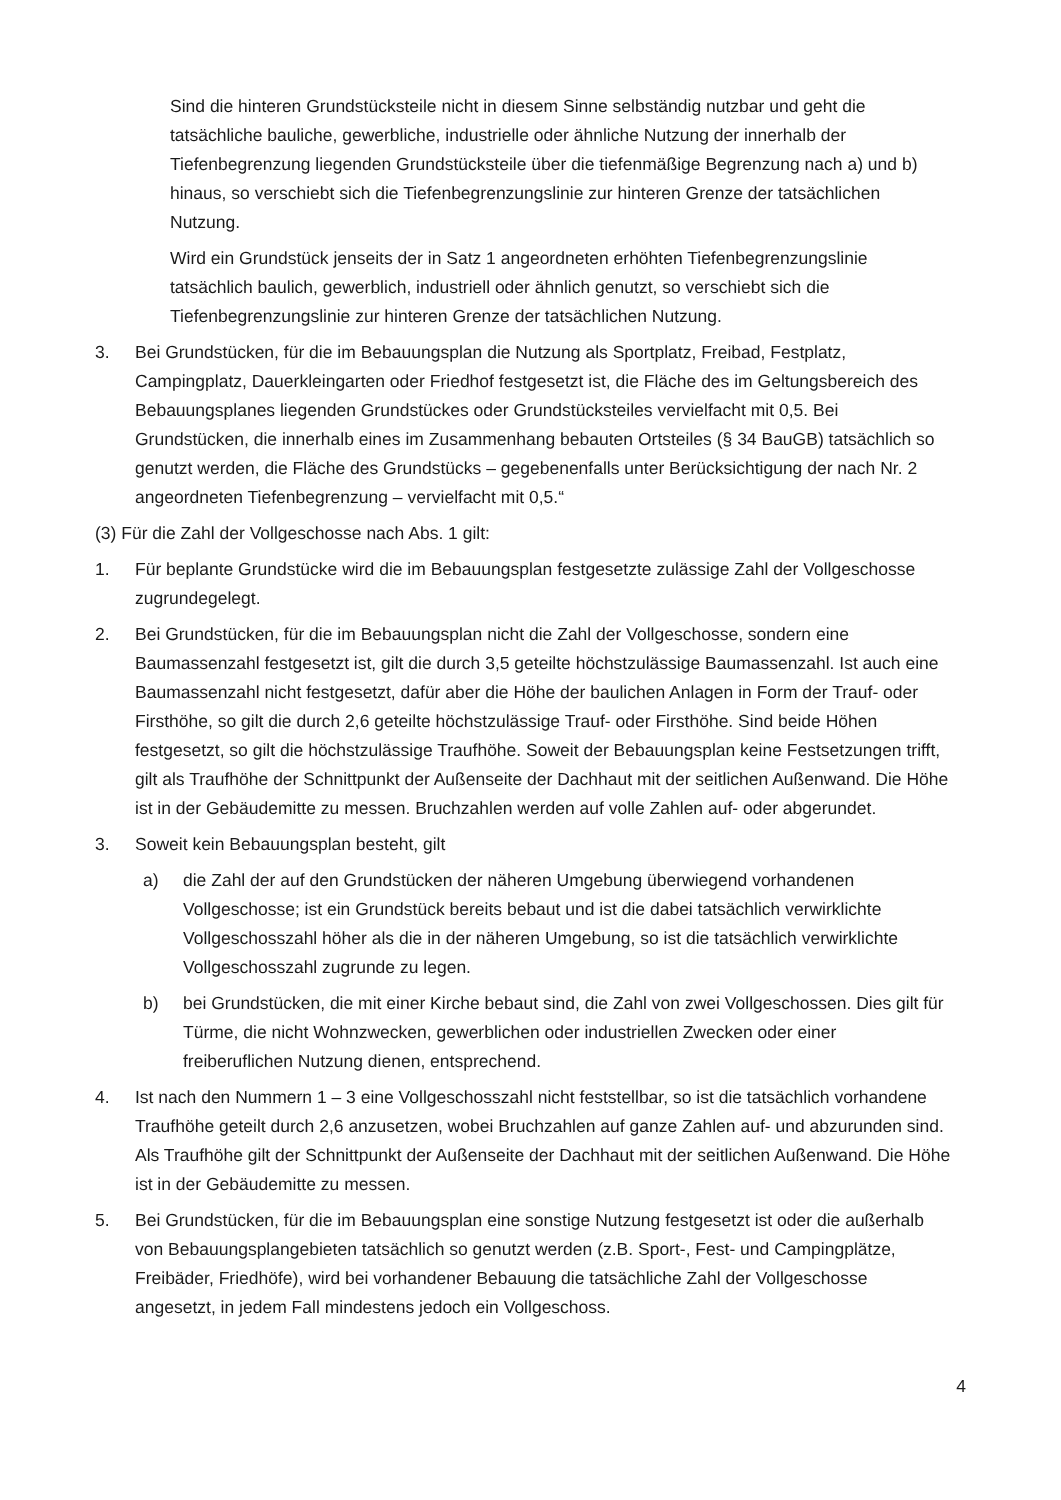Sind die hinteren Grundstücksteile nicht in diesem Sinne selbständig nutzbar und geht die tatsächliche bauliche, gewerbliche, industrielle oder ähnliche Nutzung der innerhalb der Tiefenbegrenzung liegenden Grundstücksteile über die tiefenmäßige Begrenzung nach a) und b) hinaus, so verschiebt sich die Tiefenbegrenzungslinie zur hinteren Grenze der tatsächlichen Nutzung.
Wird ein Grundstück jenseits der in Satz 1 angeordneten erhöhten Tiefenbegrenzungslinie tatsächlich baulich, gewerblich, industriell oder ähnlich genutzt, so verschiebt sich die Tiefenbegrenzungslinie zur hinteren Grenze der tatsächlichen Nutzung.
3. Bei Grundstücken, für die im Bebauungsplan die Nutzung als Sportplatz, Freibad, Festplatz, Campingplatz, Dauerkleingarten oder Friedhof festgesetzt ist, die Fläche des im Geltungsbereich des Bebauungsplanes liegenden Grundstückes oder Grundstücksteiles vervielfacht mit 0,5. Bei Grundstücken, die innerhalb eines im Zusammenhang bebauten Ortsteiles (§ 34 BauGB) tatsächlich so genutzt werden, die Fläche des Grundstücks – gegebenenfalls unter Berücksichtigung der nach Nr. 2 angeordneten Tiefenbegrenzung – vervielfacht mit 0,5.“
(3) Für die Zahl der Vollgeschosse nach Abs. 1 gilt:
1. Für beplante Grundstücke wird die im Bebauungsplan festgesetzte zulässige Zahl der Vollgeschosse zugrundegelegt.
2. Bei Grundstücken, für die im Bebauungsplan nicht die Zahl der Vollgeschosse, sondern eine Baumassenzahl festgesetzt ist, gilt die durch 3,5 geteilte höchstzulässige Baumassenzahl. Ist auch eine Baumassenzahl nicht festgesetzt, dafür aber die Höhe der baulichen Anlagen in Form der Trauf- oder Firsthöhe, so gilt die durch 2,6 geteilte höchstzulässige Trauf- oder Firsthöhe. Sind beide Höhen festgesetzt, so gilt die höchstzulässige Traufhöhe. Soweit der Bebauungsplan keine Festsetzungen trifft, gilt als Traufhöhe der Schnittpunkt der Außenseite der Dachhaut mit der seitlichen Außenwand. Die Höhe ist in der Gebäudemitte zu messen. Bruchzahlen werden auf volle Zahlen auf- oder abgerundet.
3. Soweit kein Bebauungsplan besteht, gilt
a) die Zahl der auf den Grundstücken der näheren Umgebung überwiegend vorhandenen Vollgeschosse; ist ein Grundstück bereits bebaut und ist die dabei tatsächlich verwirklichte Vollgeschosszahl höher als die in der näheren Umgebung, so ist die tatsächlich verwirklichte Vollgeschosszahl zugrunde zu legen.
b) bei Grundstücken, die mit einer Kirche bebaut sind, die Zahl von zwei Vollgeschossen. Dies gilt für Türme, die nicht Wohnzwecken, gewerblichen oder industriellen Zwecken oder einer freiberuflichen Nutzung dienen, entsprechend.
4. Ist nach den Nummern 1 – 3 eine Vollgeschosszahl nicht feststellbar, so ist die tatsächlich vorhandene Traufhöhe geteilt durch 2,6 anzusetzen, wobei Bruchzahlen auf ganze Zahlen auf- und abzurunden sind. Als Traufhöhe gilt der Schnittpunkt der Außenseite der Dachhaut mit der seitlichen Außenwand. Die Höhe ist in der Gebäudemitte zu messen.
5. Bei Grundstücken, für die im Bebauungsplan eine sonstige Nutzung festgesetzt ist oder die außerhalb von Bebauungsplangebieten tatsächlich so genutzt werden (z.B. Sport-, Fest- und Campingplätze, Freibäder, Friedhöfe), wird bei vorhandener Bebauung die tatsächliche Zahl der Vollgeschosse angesetzt, in jedem Fall mindestens jedoch ein Vollgeschoss.
4